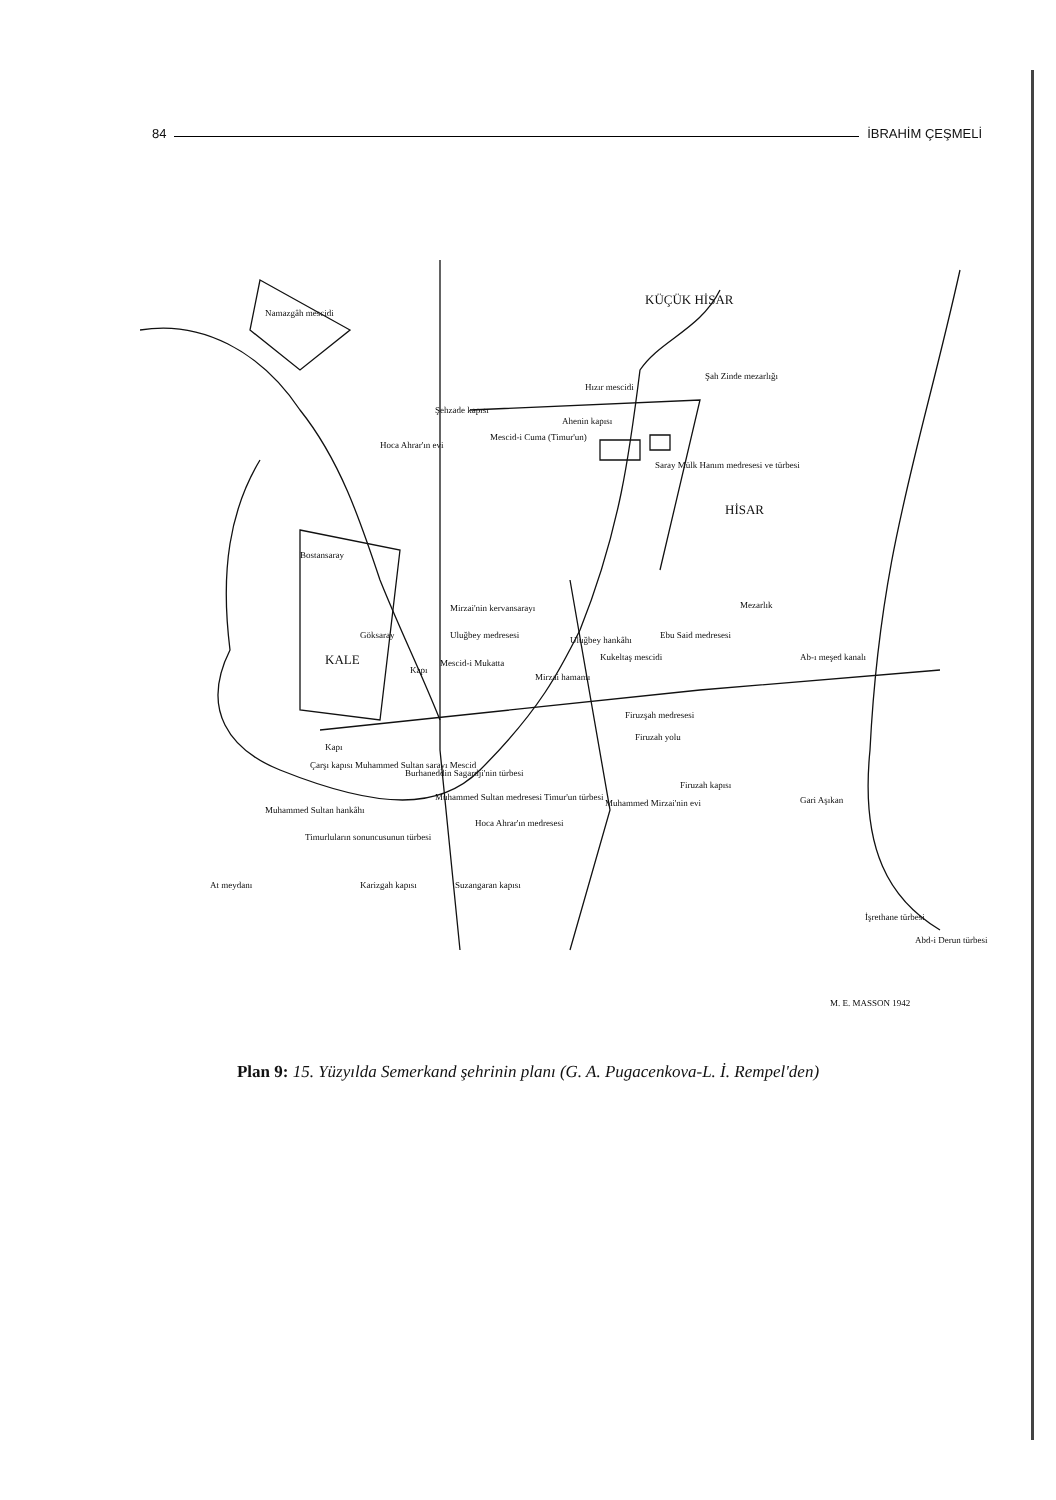84 İBRAHİM ÇEŞMELİ
Namazgâh mescidi
KÜÇÜK HİSAR
Hızır mescidi
Şah Zinde mezarlığı
Şehzade kapısı
Ahenin kapısı
Mescid-i Cuma (Timur'un)
Hoca Ahrar'ın evi
Saray Mülk Hanım medresesi ve türbesi
HİSAR
Bostansaray
Mirzai'nin kervansarayı Mezarlık
Göksaray Uluğbey medresesi Uluğbey hankâhı Ebu Said medresesi
KALE
Kapı
Mescid-i Mukatta
Kukeltaş mescidi Ab-ı meşed kanalı
Mirzai hamamı
Firuzşah medresesi
Firuzah yolu
Kapı
Çarşı kapısı Muhammed Sultan sarayı Mescid
Burhaneddin Sagardji'nin türbesi
Firuzah kapısı
Muhammed Mirzai'nin evi Gari Aşıkan Muhammed Sultan medresesi Timur'un türbesi
Muhammed Sultan hankâhı
Hoca Ahrar'ın medresesi
Timurluların sonuncusunun türbesi
At meydanı Karizgah kapısı Suzangaran kapısı
İşrethane türbesi
Abd-i Derun türbesi
M. E. MASSON 1942
Plan 9: 15. Yüzyılda Semerkand şehrinin planı (G. A. Pugacenkova-L. İ. Rempel'den)